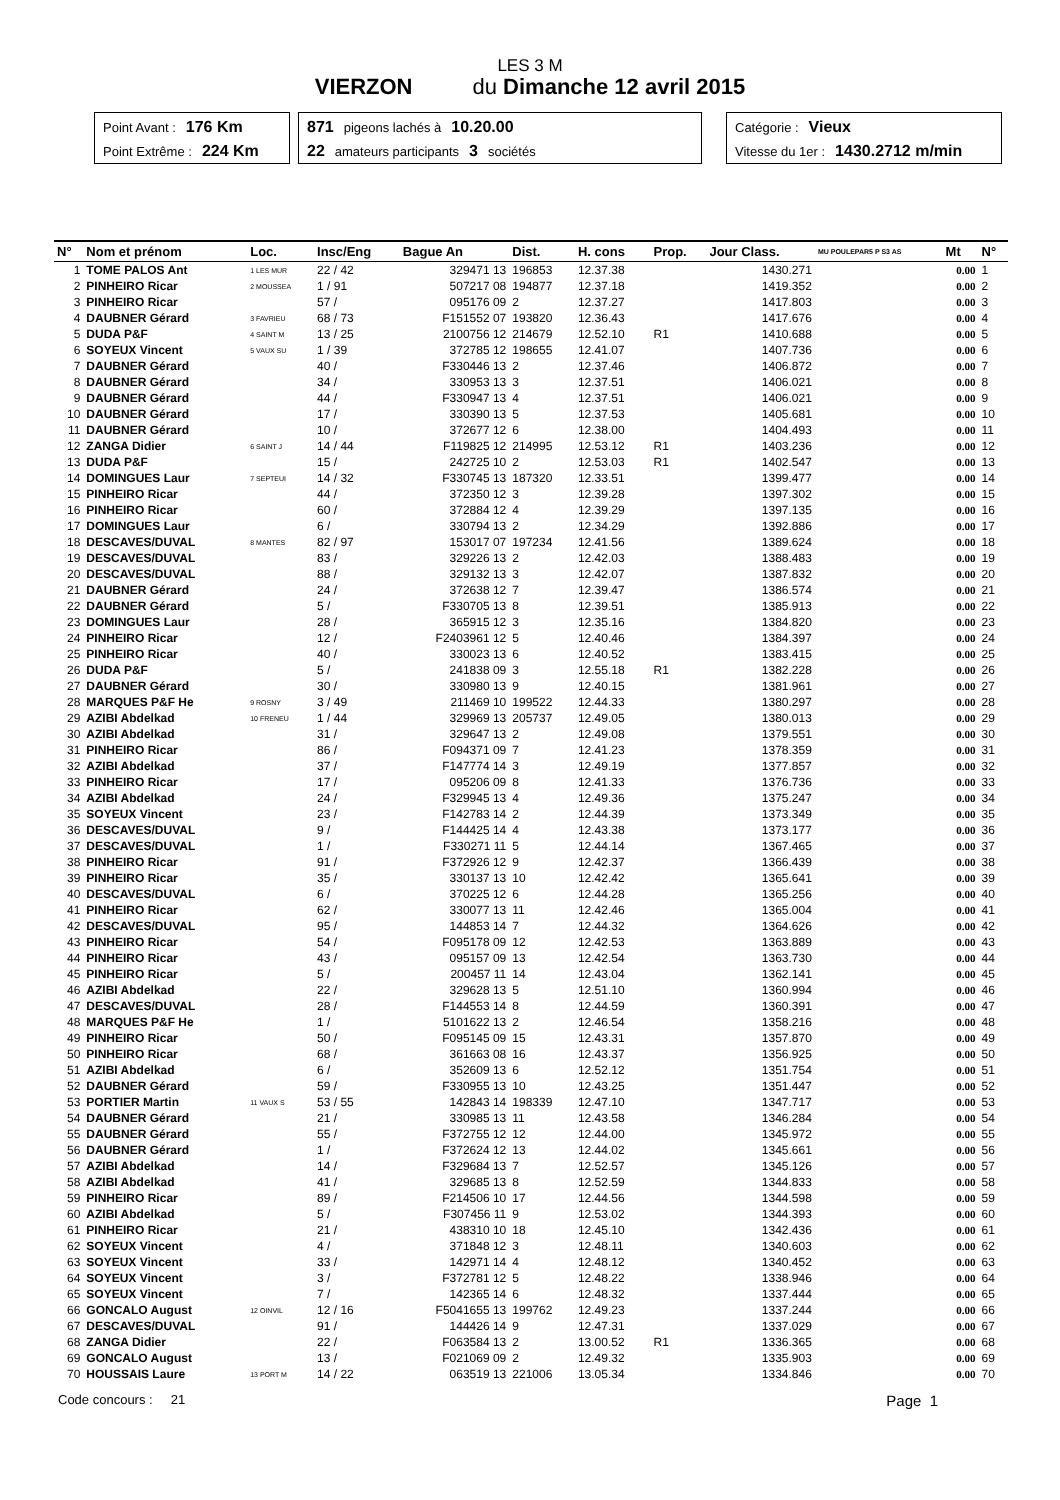LES 3 M
VIERZON du Dimanche 12 avril 2015
Point Avant : 176 Km
Point Extrême : 224 Km
871 pigeons lachés à 10.20.00
22 amateurs participants 3 sociétés
Catégorie : Vieux
Vitesse du 1er : 1430.2712 m/min
| N° | Nom et prénom | Loc. | Insc/Eng | Bague An | Dist. | H. cons | Prop. | Jour Class. | MU POULEPAR5 P S3 AS | Mt | N° |
| --- | --- | --- | --- | --- | --- | --- | --- | --- | --- | --- | --- |
| 1 | TOME PALOS Ant | 1 LES MUR | 22 / 42 | 329471 13 | 196853 | 12.37.38 | | 1430.271 | | 0.00 | 1 |
| 2 | PINHEIRO Ricar | 2 MOUSSEA | 1 / 91 | 507217 08 | 194877 | 12.37.18 | | 1419.352 | | 0.00 | 2 |
| 3 | PINHEIRO Ricar | | 57 / | 095176 09 | 2 | 12.37.27 | | 1417.803 | | 0.00 | 3 |
| 4 | DAUBNER Gérard | 3 FAVRIEU | 68 / 73 | F151552 07 | 193820 | 12.36.43 | | 1417.676 | | 0.00 | 4 |
| 5 | DUDA P&F | 4 SAINT M | 13 / 25 | 2100756 12 | 214679 | 12.52.10 | R1 | 1410.688 | | 0.00 | 5 |
| 6 | SOYEUX Vincent | 5 VAUX SU | 1 / 39 | 372785 12 | 198655 | 12.41.07 | | 1407.736 | | 0.00 | 6 |
| 7 | DAUBNER Gérard | | 40 / | F330446 13 | 2 | 12.37.46 | | 1406.872 | | 0.00 | 7 |
| 8 | DAUBNER Gérard | | 34 / | 330953 13 | 3 | 12.37.51 | | 1406.021 | | 0.00 | 8 |
| 9 | DAUBNER Gérard | | 44 / | F330947 13 | 4 | 12.37.51 | | 1406.021 | | 0.00 | 9 |
| 10 | DAUBNER Gérard | | 17 / | 330390 13 | 5 | 12.37.53 | | 1405.681 | | 0.00 | 10 |
| 11 | DAUBNER Gérard | | 10 / | 372677 12 | 6 | 12.38.00 | | 1404.493 | | 0.00 | 11 |
| 12 | ZANGA Didier | 6 SAINT J | 14 / 44 | F119825 12 | 214995 | 12.53.12 | R1 | 1403.236 | | 0.00 | 12 |
| 13 | DUDA P&F | | 15 / | 242725 10 | 2 | 12.53.03 | R1 | 1402.547 | | 0.00 | 13 |
| 14 | DOMINGUES Laur | 7 SEPTEUI | 14 / 32 | F330745 13 | 187320 | 12.33.51 | | 1399.477 | | 0.00 | 14 |
| 15 | PINHEIRO Ricar | | 44 / | 372350 12 | 3 | 12.39.28 | | 1397.302 | | 0.00 | 15 |
| 16 | PINHEIRO Ricar | | 60 / | 372884 12 | 4 | 12.39.29 | | 1397.135 | | 0.00 | 16 |
| 17 | DOMINGUES Laur | | 6 / | 330794 13 | 2 | 12.34.29 | | 1392.886 | | 0.00 | 17 |
| 18 | DESCAVES/DUVAL | 8 MANTES | 82 / 97 | 153017 07 | 197234 | 12.41.56 | | 1389.624 | | 0.00 | 18 |
| 19 | DESCAVES/DUVAL | | 83 / | 329226 13 | 2 | 12.42.03 | | 1388.483 | | 0.00 | 19 |
| 20 | DESCAVES/DUVAL | | 88 / | 329132 13 | 3 | 12.42.07 | | 1387.832 | | 0.00 | 20 |
| 21 | DAUBNER Gérard | | 24 / | 372638 12 | 7 | 12.39.47 | | 1386.574 | | 0.00 | 21 |
| 22 | DAUBNER Gérard | | 5 / | F330705 13 | 8 | 12.39.51 | | 1385.913 | | 0.00 | 22 |
| 23 | DOMINGUES Laur | | 28 / | 365915 12 | 3 | 12.35.16 | | 1384.820 | | 0.00 | 23 |
| 24 | PINHEIRO Ricar | | 12 / | F2403961 12 | 5 | 12.40.46 | | 1384.397 | | 0.00 | 24 |
| 25 | PINHEIRO Ricar | | 40 / | 330023 13 | 6 | 12.40.52 | | 1383.415 | | 0.00 | 25 |
| 26 | DUDA P&F | | 5 / | 241838 09 | 3 | 12.55.18 | R1 | 1382.228 | | 0.00 | 26 |
| 27 | DAUBNER Gérard | | 30 / | 330980 13 | 9 | 12.40.15 | | 1381.961 | | 0.00 | 27 |
| 28 | MARQUES P&F He | 9 ROSNY | 3 / 49 | 211469 10 | 199522 | 12.44.33 | | 1380.297 | | 0.00 | 28 |
| 29 | AZIBI Abdelkad | 10 FRENEU | 1 / 44 | 329969 13 | 205737 | 12.49.05 | | 1380.013 | | 0.00 | 29 |
| 30 | AZIBI Abdelkad | | 31 / | 329647 13 | 2 | 12.49.08 | | 1379.551 | | 0.00 | 30 |
| 31 | PINHEIRO Ricar | | 86 / | F094371 09 | 7 | 12.41.23 | | 1378.359 | | 0.00 | 31 |
| 32 | AZIBI Abdelkad | | 37 / | F147774 14 | 3 | 12.49.19 | | 1377.857 | | 0.00 | 32 |
| 33 | PINHEIRO Ricar | | 17 / | 095206 09 | 8 | 12.41.33 | | 1376.736 | | 0.00 | 33 |
| 34 | AZIBI Abdelkad | | 24 / | F329945 13 | 4 | 12.49.36 | | 1375.247 | | 0.00 | 34 |
| 35 | SOYEUX Vincent | | 23 / | F142783 14 | 2 | 12.44.39 | | 1373.349 | | 0.00 | 35 |
| 36 | DESCAVES/DUVAL | | 9 / | F144425 14 | 4 | 12.43.38 | | 1373.177 | | 0.00 | 36 |
| 37 | DESCAVES/DUVAL | | 1 / | F330271 11 | 5 | 12.44.14 | | 1367.465 | | 0.00 | 37 |
| 38 | PINHEIRO Ricar | | 91 / | F372926 12 | 9 | 12.42.37 | | 1366.439 | | 0.00 | 38 |
| 39 | PINHEIRO Ricar | | 35 / | 330137 13 | 10 | 12.42.42 | | 1365.641 | | 0.00 | 39 |
| 40 | DESCAVES/DUVAL | | 6 / | 370225 12 | 6 | 12.44.28 | | 1365.256 | | 0.00 | 40 |
| 41 | PINHEIRO Ricar | | 62 / | 330077 13 | 11 | 12.42.46 | | 1365.004 | | 0.00 | 41 |
| 42 | DESCAVES/DUVAL | | 95 / | 144853 14 | 7 | 12.44.32 | | 1364.626 | | 0.00 | 42 |
| 43 | PINHEIRO Ricar | | 54 / | F095178 09 | 12 | 12.42.53 | | 1363.889 | | 0.00 | 43 |
| 44 | PINHEIRO Ricar | | 43 / | 095157 09 | 13 | 12.42.54 | | 1363.730 | | 0.00 | 44 |
| 45 | PINHEIRO Ricar | | 5 / | 200457 11 | 14 | 12.43.04 | | 1362.141 | | 0.00 | 45 |
| 46 | AZIBI Abdelkad | | 22 / | 329628 13 | 5 | 12.51.10 | | 1360.994 | | 0.00 | 46 |
| 47 | DESCAVES/DUVAL | | 28 / | F144553 14 | 8 | 12.44.59 | | 1360.391 | | 0.00 | 47 |
| 48 | MARQUES P&F He | | 1 / | 5101622 13 | 2 | 12.46.54 | | 1358.216 | | 0.00 | 48 |
| 49 | PINHEIRO Ricar | | 50 / | F095145 09 | 15 | 12.43.31 | | 1357.870 | | 0.00 | 49 |
| 50 | PINHEIRO Ricar | | 68 / | 361663 08 | 16 | 12.43.37 | | 1356.925 | | 0.00 | 50 |
| 51 | AZIBI Abdelkad | | 6 / | 352609 13 | 6 | 12.52.12 | | 1351.754 | | 0.00 | 51 |
| 52 | DAUBNER Gérard | | 59 / | F330955 13 | 10 | 12.43.25 | | 1351.447 | | 0.00 | 52 |
| 53 | PORTIER Martin | 11 VAUX S | 53 / 55 | 142843 14 | 198339 | 12.47.10 | | 1347.717 | | 0.00 | 53 |
| 54 | DAUBNER Gérard | | 21 / | 330985 13 | 11 | 12.43.58 | | 1346.284 | | 0.00 | 54 |
| 55 | DAUBNER Gérard | | 55 / | F372755 12 | 12 | 12.44.00 | | 1345.972 | | 0.00 | 55 |
| 56 | DAUBNER Gérard | | 1 / | F372624 12 | 13 | 12.44.02 | | 1345.661 | | 0.00 | 56 |
| 57 | AZIBI Abdelkad | | 14 / | F329684 13 | 7 | 12.52.57 | | 1345.126 | | 0.00 | 57 |
| 58 | AZIBI Abdelkad | | 41 / | 329685 13 | 8 | 12.52.59 | | 1344.833 | | 0.00 | 58 |
| 59 | PINHEIRO Ricar | | 89 / | F214506 10 | 17 | 12.44.56 | | 1344.598 | | 0.00 | 59 |
| 60 | AZIBI Abdelkad | | 5 / | F307456 11 | 9 | 12.53.02 | | 1344.393 | | 0.00 | 60 |
| 61 | PINHEIRO Ricar | | 21 / | 438310 10 | 18 | 12.45.10 | | 1342.436 | | 0.00 | 61 |
| 62 | SOYEUX Vincent | | 4 / | 371848 12 | 3 | 12.48.11 | | 1340.603 | | 0.00 | 62 |
| 63 | SOYEUX Vincent | | 33 / | 142971 14 | 4 | 12.48.12 | | 1340.452 | | 0.00 | 63 |
| 64 | SOYEUX Vincent | | 3 / | F372781 12 | 5 | 12.48.22 | | 1338.946 | | 0.00 | 64 |
| 65 | SOYEUX Vincent | | 7 / | 142365 14 | 6 | 12.48.32 | | 1337.444 | | 0.00 | 65 |
| 66 | GONCALO August | 12 OINVIL | 12 / 16 | F5041655 13 | 199762 | 12.49.23 | | 1337.244 | | 0.00 | 66 |
| 67 | DESCAVES/DUVAL | | 91 / | 144426 14 | 9 | 12.47.31 | | 1337.029 | | 0.00 | 67 |
| 68 | ZANGA Didier | | 22 / | F063584 13 | 2 | 13.00.52 | R1 | 1336.365 | | 0.00 | 68 |
| 69 | GONCALO August | | 13 / | F021069 09 | 2 | 12.49.32 | | 1335.903 | | 0.00 | 69 |
| 70 | HOUSSAIS Laure | 13 PORT M | 14 / 22 | 063519 13 | 221006 | 13.05.34 | | 1334.846 | | 0.00 | 70 |
Code concours : 21 Page 1